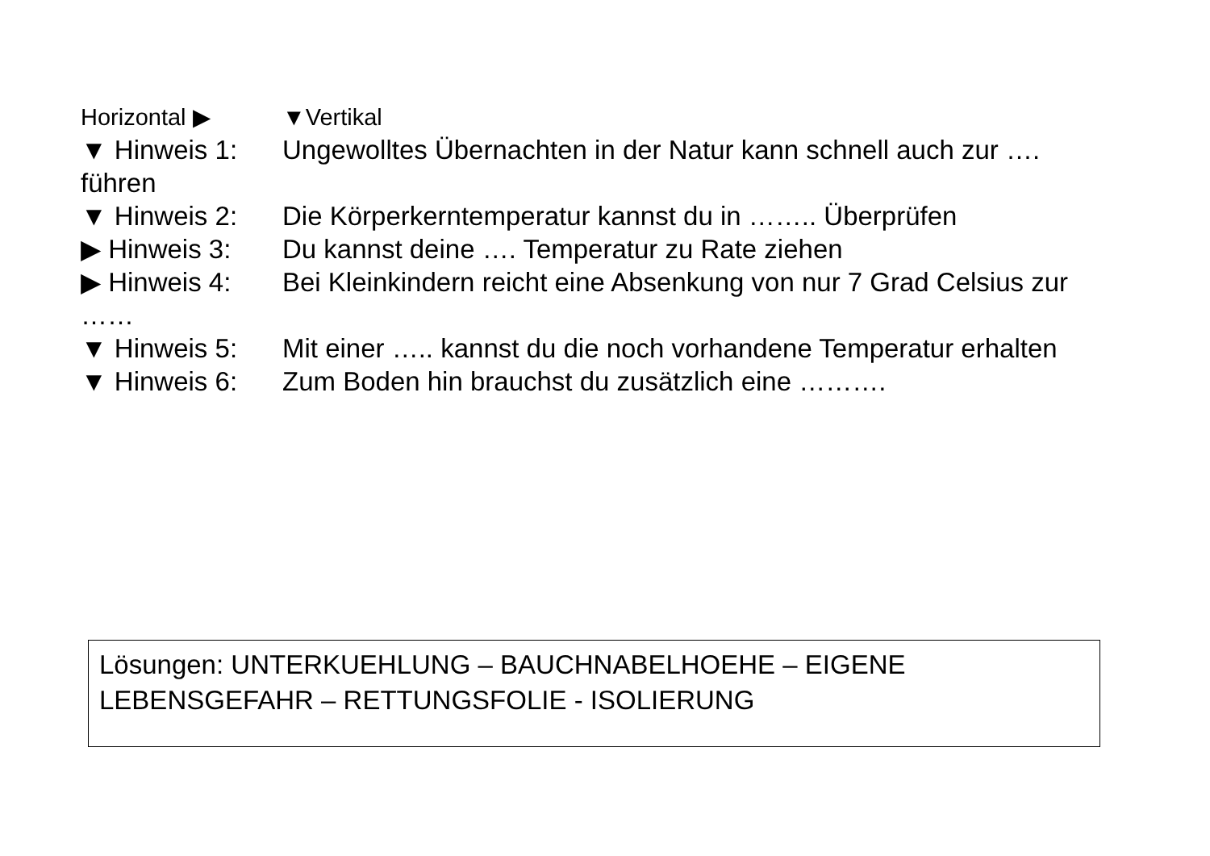Horizontal ▶ ▼Vertikal
▼ Hinweis 1: Ungewolltes Übernachten in der Natur kann schnell auch zur …. führen
▼ Hinweis 2: Die Körperkerntemperatur kannst du in …….. Überprüfen
▶ Hinweis 3: Du kannst deine …. Temperatur zu Rate ziehen
▶ Hinweis 4: Bei Kleinkindern reicht eine Absenkung von nur 7 Grad Celsius zur ……
▼ Hinweis 5: Mit einer ….. kannst du die noch vorhandene Temperatur erhalten
▼ Hinweis 6: Zum Boden hin brauchst du zusätzlich eine ……….
Lösungen: UNTERKUEHLUNG – BAUCHNABELHOEHE – EIGENE LEBENSGEFAHR – RETTUNGSFOLIE - ISOLIERUNG